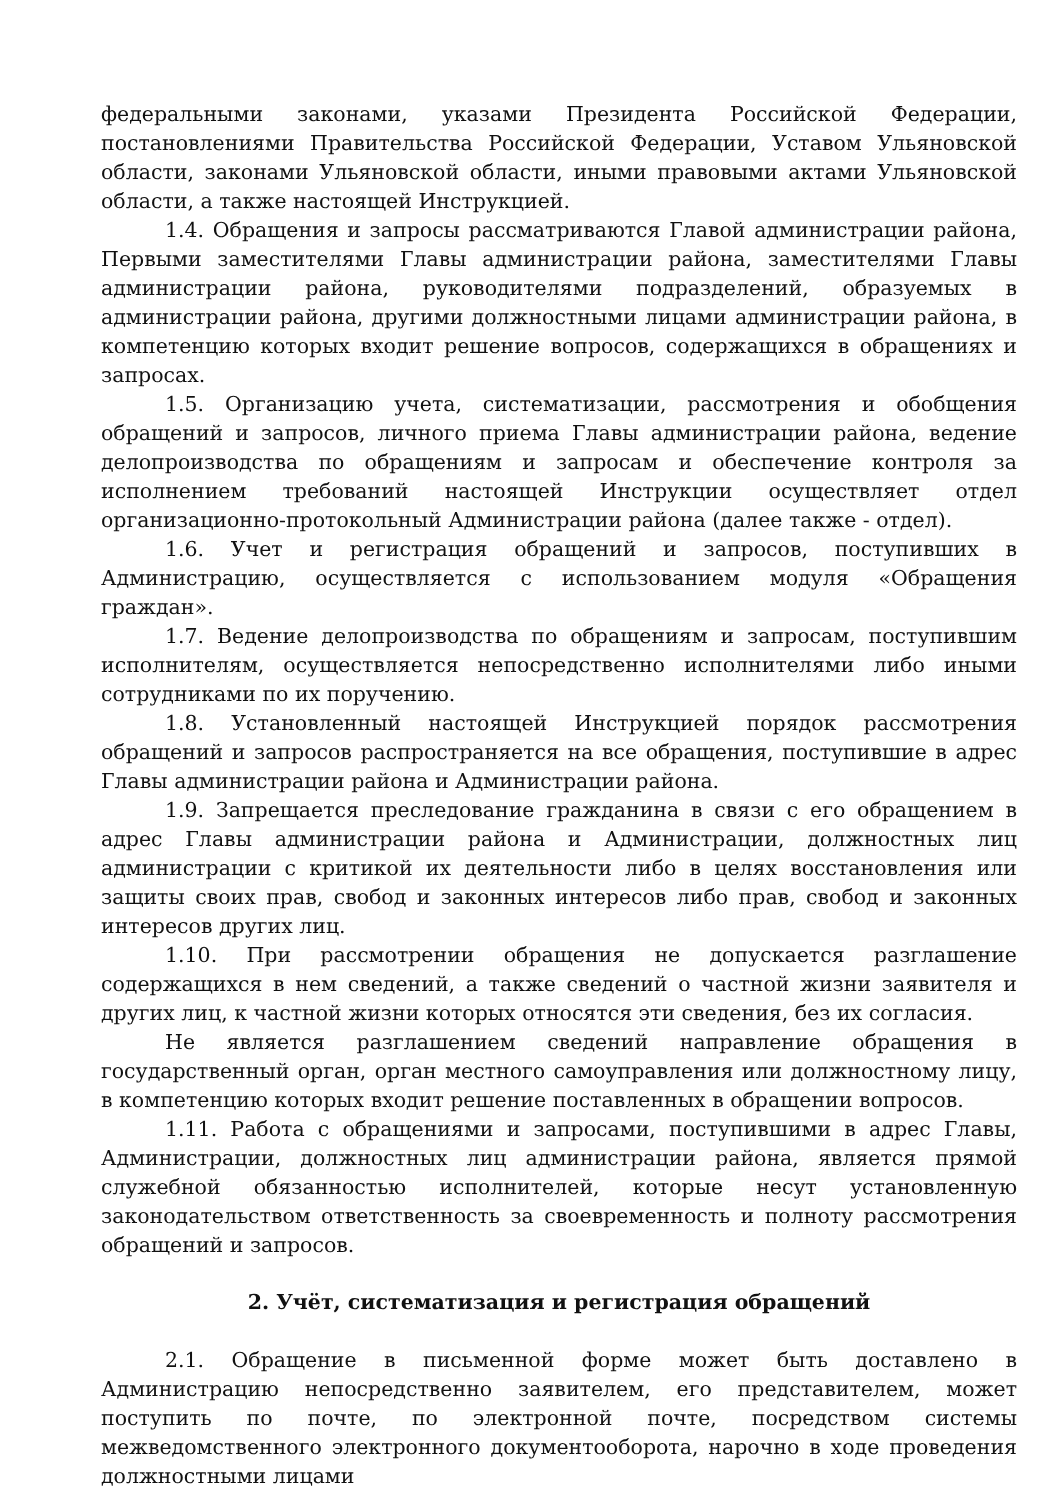федеральными законами, указами Президента Российской Федерации, постановлениями Правительства Российской Федерации, Уставом Ульяновской области, законами Ульяновской области, иными правовыми актами Ульяновской области, а также настоящей Инструкцией.
1.4. Обращения и запросы рассматриваются Главой администрации района, Первыми заместителями Главы администрации района, заместителями Главы администрации района, руководителями подразделений, образуемых в администрации района, другими должностными лицами администрации района, в компетенцию которых входит решение вопросов, содержащихся в обращениях и запросах.
1.5. Организацию учета, систематизации, рассмотрения и обобщения обращений и запросов, личного приема Главы администрации района, ведение делопроизводства по обращениям и запросам и обеспечение контроля за исполнением требований настоящей Инструкции осуществляет отдел организационно-протокольный Администрации района (далее также - отдел).
1.6. Учет и регистрация обращений и запросов, поступивших в Администрацию, осуществляется с использованием модуля «Обращения граждан».
1.7. Ведение делопроизводства по обращениям и запросам, поступившим исполнителям, осуществляется непосредственно исполнителями либо иными сотрудниками по их поручению.
1.8. Установленный настоящей Инструкцией порядок рассмотрения обращений и запросов распространяется на все обращения, поступившие в адрес Главы администрации района и Администрации района.
1.9. Запрещается преследование гражданина в связи с его обращением в адрес Главы администрации района и Администрации, должностных лиц администрации с критикой их деятельности либо в целях восстановления или защиты своих прав, свобод и законных интересов либо прав, свобод и законных интересов других лиц.
1.10. При рассмотрении обращения не допускается разглашение содержащихся в нем сведений, а также сведений о частной жизни заявителя и других лиц, к частной жизни которых относятся эти сведения, без их согласия.
Не является разглашением сведений направление обращения в государственный орган, орган местного самоуправления или должностному лицу, в компетенцию которых входит решение поставленных в обращении вопросов.
1.11. Работа с обращениями и запросами, поступившими в адрес Главы, Администрации, должностных лиц администрации района, является прямой служебной обязанностью исполнителей, которые несут установленную законодательством ответственность за своевременность и полноту рассмотрения обращений и запросов.
2. Учёт, систематизация и регистрация обращений
2.1. Обращение в письменной форме может быть доставлено в Администрацию непосредственно заявителем, его представителем, может поступить по почте, по электронной почте, посредством системы межведомственного электронного документооборота, нарочно в ходе проведения должностными лицами